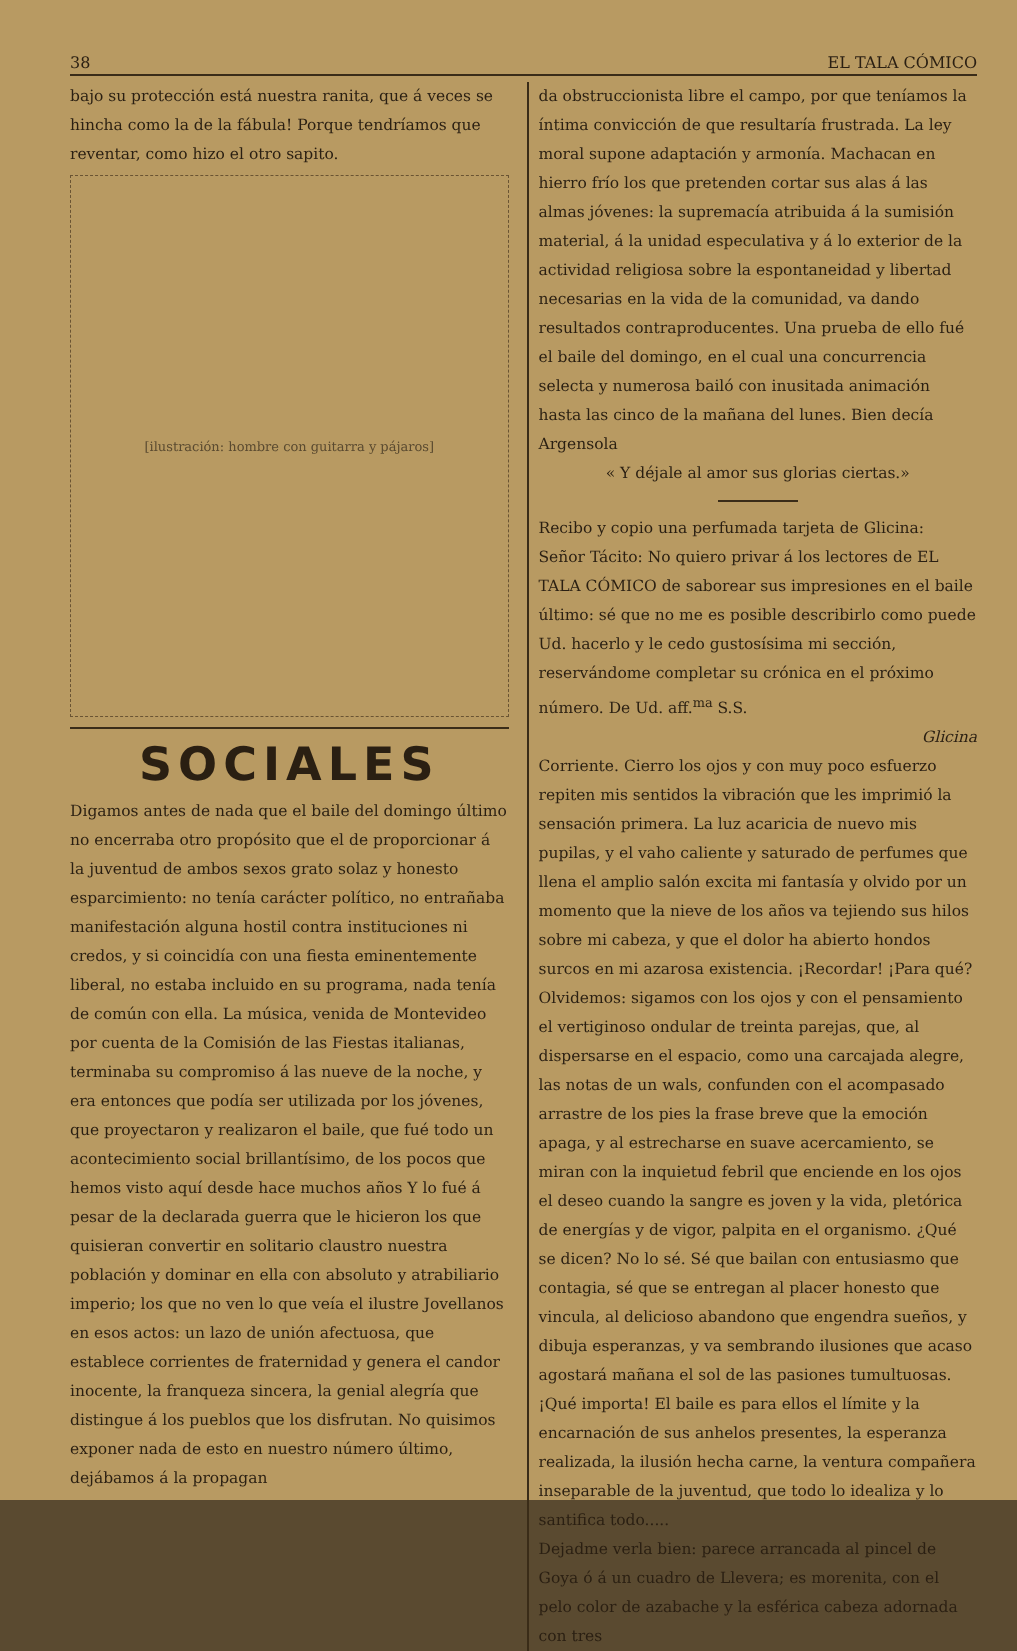38 EL TALA CÓMICO
bajo su protección está nuestra ranita, que á veces se hincha como la de la fábula! Porque tendríamos que reventar, como hizo el otro sapito.
[ilustración: hombre con guitarra y pájaros]
SOCIALES
Digamos antes de nada que el baile del domingo último no encerraba otro propósito que el de proporcionar á la juventud de ambos sexos grato solaz y honesto esparcimiento: no tenía carácter político, no entrañaba manifestación alguna hostil contra instituciones ni credos, y si coincidía con una fiesta eminentemente liberal, no estaba incluido en su programa, nada tenía de común con ella. La música, venida de Montevideo por cuenta de la Comisión de las Fiestas italianas, terminaba su compromiso á las nueve de la noche, y era entonces que podía ser utilizada por los jóvenes, que proyectaron y realizaron el baile, que fué todo un acontecimiento social brillantísimo, de los pocos que hemos visto aquí desde hace muchos años Y lo fué á pesar de la declarada guerra que le hicieron los que quisieran convertir en solitario claustro nuestra población y dominar en ella con absoluto y atrabiliario imperio; los que no ven lo que veía el ilustre Jovellanos en esos actos: un lazo de unión afectuosa, que establece corrientes de fraternidad y genera el candor inocente, la franqueza sincera, la genial alegría que distingue á los pueblos que los disfrutan. No quisimos exponer nada de esto en nuestro número último, dejábamos á la propagan
da obstruccionista libre el campo, por que teníamos la íntima convicción de que resultaría frustrada. La ley moral supone adaptación y armonía. Machacan en hierro frío los que pretenden cortar sus alas á las almas jóvenes: la supremacía atribuida á la sumisión material, á la unidad especulativa y á lo exterior de la actividad religiosa sobre la espontaneidad y libertad necesarias en la vida de la comunidad, va dando resultados contraproducentes. Una prueba de ello fué el baile del domingo, en el cual una concurrencia selecta y numerosa bailó con inusitada animación hasta las cinco de la mañana del lunes. Bien decía Argensola
« Y déjale al amor sus glorias ciertas.»
Recibo y copio una perfumada tarjeta de Glicina:
Señor Tácito: No quiero privar á los lectores de EL TALA CÓMICO de saborear sus impresiones en el baile último: sé que no me es posible describirlo como puede Ud. hacerlo y le cedo gustosísima mi sección, reservándome completar su crónica en el próximo número. De Ud. aff.<sup>ma</sup> S.S.
Glicina
Corriente. Cierro los ojos y con muy poco esfuerzo repiten mis sentidos la vibración que les imprimió la sensación primera. La luz acaricia de nuevo mis pupilas, y el vaho caliente y saturado de perfumes que llena el amplio salón excita mi fantasía y olvido por un momento que la nieve de los años va tejiendo sus hilos sobre mi cabeza, y que el dolor ha abierto hondos surcos en mi azarosa existencia. ¡Recordar! ¡Para qué? Olvidemos: sigamos con los ojos y con el pensamiento el vertiginoso ondular de treinta parejas, que, al dispersarse en el espacio, como una carcajada alegre, las notas de un wals, confunden con el acompasado arrastre de los pies la frase breve que la emoción apaga, y al estrecharse en suave acercamiento, se miran con la inquietud febril que enciende en los ojos el deseo cuando la sangre es joven y la vida, pletórica de energías y de vigor, palpita en el organismo. ¿Qué se dicen? No lo sé. Sé que bailan con entusiasmo que contagia, sé que se entregan al placer honesto que vincula, al delicioso abandono que engendra sueños, y dibuja esperanzas, y va sembrando ilusiones que acaso agostará mañana el sol de las pasiones tumultuosas. ¡Qué importa! El baile es para ellos el límite y la encarnación de sus anhelos presentes, la esperanza realizada, la ilusión hecha carne, la ventura compañera inseparable de la juventud, que todo lo idealiza y lo santifica todo.....
Dejadme verla bien: parece arrancada al pincel de Goya ó á un cuadro de Llevera; es morenita, con el pelo color de azabache y la esférica cabeza adornada con tres